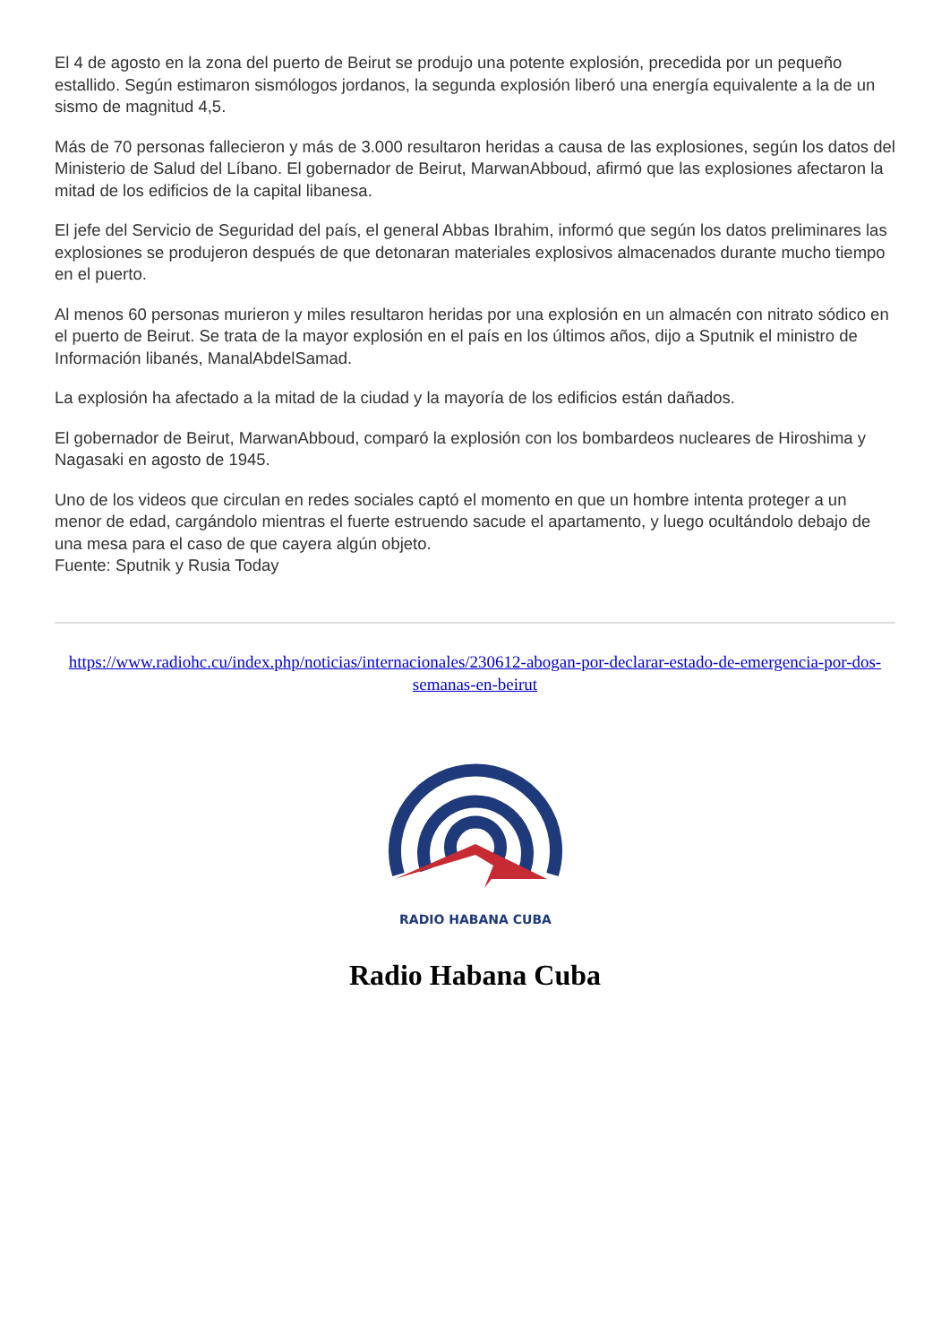El 4 de agosto en la zona del puerto de Beirut se produjo una potente explosión, precedida por un pequeño estallido. Según estimaron sismólogos jordanos, la segunda explosión liberó una energía equivalente a la de un sismo de magnitud 4,5.
Más de 70 personas fallecieron y más de 3.000 resultaron heridas a causa de las explosiones, según los datos del Ministerio de Salud del Líbano. El gobernador de Beirut, MarwanAbboud, afirmó que las explosiones afectaron la mitad de los edificios de la capital libanesa.
El jefe del Servicio de Seguridad del país, el general Abbas Ibrahim, informó que según los datos preliminares las explosiones se produjeron después de que detonaran materiales explosivos almacenados durante mucho tiempo en el puerto.
Al menos 60 personas murieron y miles resultaron heridas por una explosión en un almacén con nitrato sódico en el puerto de Beirut. Se trata de la mayor explosión en el país en los últimos años, dijo a Sputnik el ministro de Información libanés, ManalAbdelSamad.
La explosión ha afectado a la mitad de la ciudad y la mayoría de los edificios están dañados.
El gobernador de Beirut, MarwanAbboud, comparó la explosión con los bombardeos nucleares de Hiroshima y Nagasaki en agosto de 1945.
Uno de los videos que circulan en redes sociales captó el momento en que un hombre intenta proteger a un menor de edad, cargándolo mientras el fuerte estruendo sacude el apartamento, y luego ocultándolo debajo de una mesa para el caso de que cayera algún objeto.
Fuente: Sputnik y Rusia Today
https://www.radiohc.cu/index.php/noticias/internacionales/230612-abogan-por-declarar-estado-de-emergencia-por-dos-semanas-en-beirut
RADIO HABANA CUBA
Radio Habana Cuba